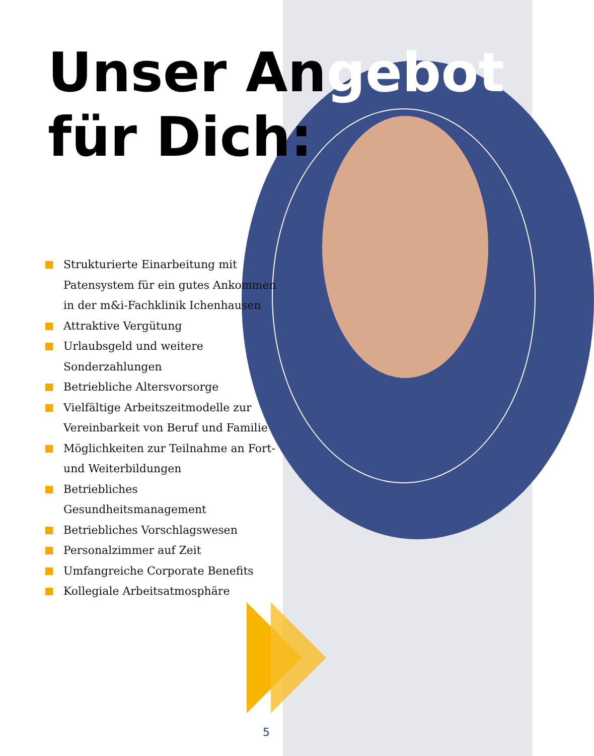Unser Angebot
für Dich:
Strukturierte Einarbeitung mit Patensystem für ein gutes Ankommen in der m&i-Fachklinik Ichenhausen
Attraktive Vergütung
Urlaubsgeld und weitere Sonderzahlungen
Betriebliche Altersvorsorge
Vielfältige Arbeitszeitmodelle zur Vereinbarkeit von Beruf und Familie
Möglichkeiten zur Teilnahme an Fort- und Weiterbildungen
Betriebliches Gesundheitsmanagement
Betriebliches Vorschlagswesen
Personalzimmer auf Zeit
Umfangreiche Corporate Benefits
Kollegiale Arbeitsatmosphäre
5